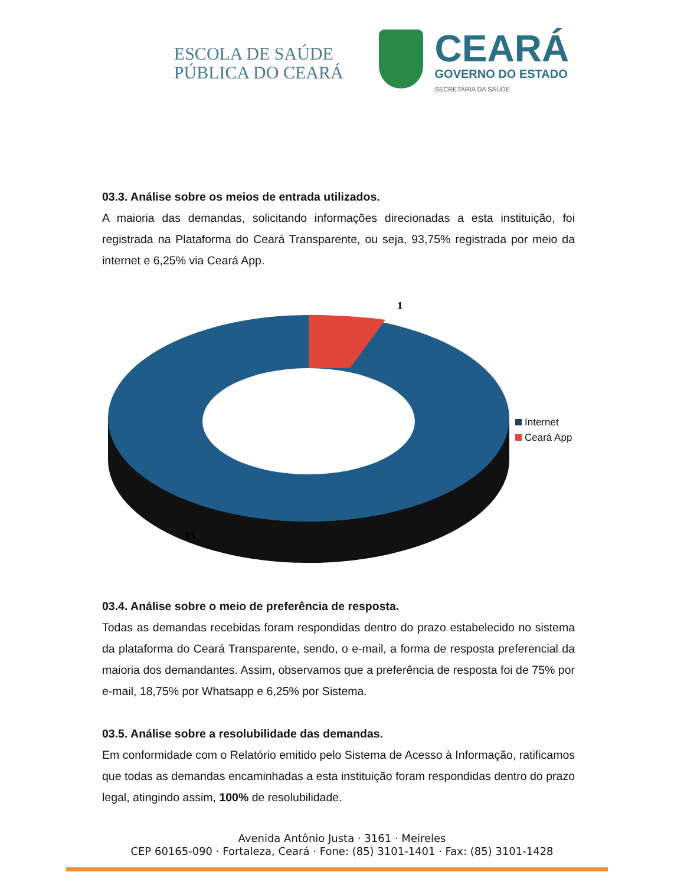ESCOLA DE SAÚDE
PÚBLICA DO CEARÁ
CEARÁ
GOVERNO DO ESTADO
SECRETARIA DA SAÚDE
03.3. Análise sobre os meios de entrada utilizados.
A maioria das demandas, solicitando informações direcionadas a esta instituição, foi registrada na Plataforma do Ceará Transparente, ou seja, 93,75% registrada por meio da internet e 6,25% via Ceará App.
1
15
Internet
Ceará App
03.4. Análise sobre o meio de preferência de resposta.
Todas as demandas recebidas foram respondidas dentro do prazo estabelecido no sistema da plataforma do Ceará Transparente, sendo, o e-mail, a forma de resposta preferencial da maioria dos demandantes. Assim, observamos que a preferência de resposta foi de 75% por e-mail, 18,75% por Whatsapp e 6,25% por Sistema.
03.5. Análise sobre a resolubilidade das demandas.
Em conformidade com o Relatório emitido pelo Sistema de Acesso à Informação, ratificamos que todas as demandas encaminhadas a esta instituição foram respondidas dentro do prazo legal, atingindo assim, 100% de resolubilidade.
Avenida Antônio Justa · 3161 · Meireles
CEP 60165-090 · Fortaleza, Ceará · Fone: (85) 3101-1401 · Fax: (85) 3101-1428